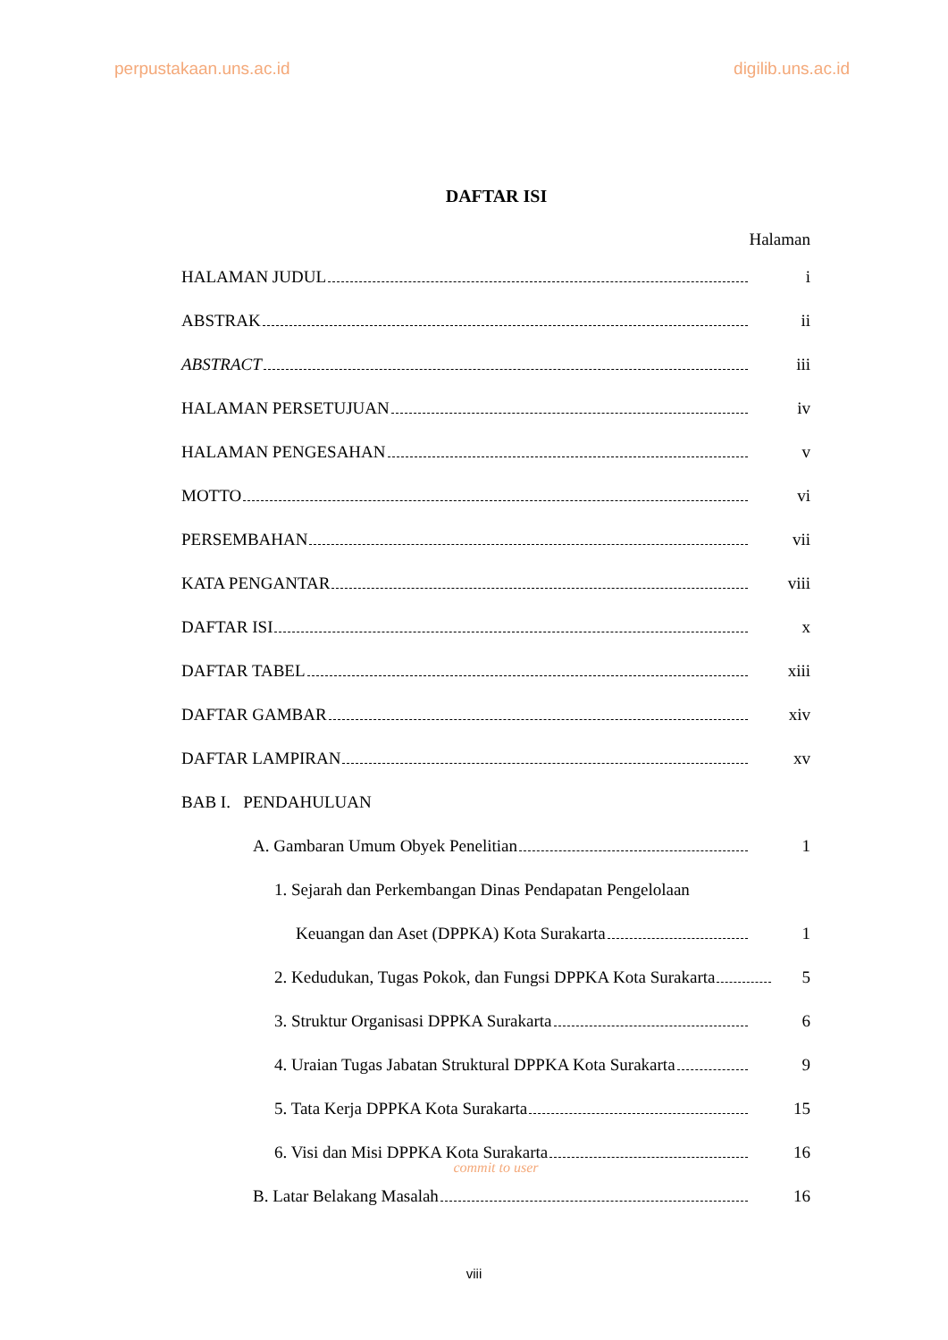perpustakaan.uns.ac.id digilib.uns.ac.id
DAFTAR ISI
Halaman
HALAMAN JUDUL i
ABSTRAK ii
ABSTRACT iii
HALAMAN PERSETUJUAN iv
HALAMAN PENGESAHAN v
MOTTO vi
PERSEMBAHAN vii
KATA PENGANTAR viii
DAFTAR ISI x
DAFTAR TABEL xiii
DAFTAR GAMBAR xiv
DAFTAR LAMPIRAN xv
BAB I. PENDAHULUAN
A. Gambaran Umum Obyek Penelitian 1
1. Sejarah dan Perkembangan Dinas Pendapatan Pengelolaan
Keuangan dan Aset (DPPKA) Kota Surakarta 1
2. Kedudukan, Tugas Pokok, dan Fungsi DPPKA Kota Surakarta 5
3. Struktur Organisasi DPPKA Surakarta 6
4. Uraian Tugas Jabatan Struktural DPPKA Kota Surakarta 9
5. Tata Kerja DPPKA Kota Surakarta 15
6. Visi dan Misi DPPKA Kota Surakarta 16
commit to user
B. Latar Belakang Masalah 16
viii